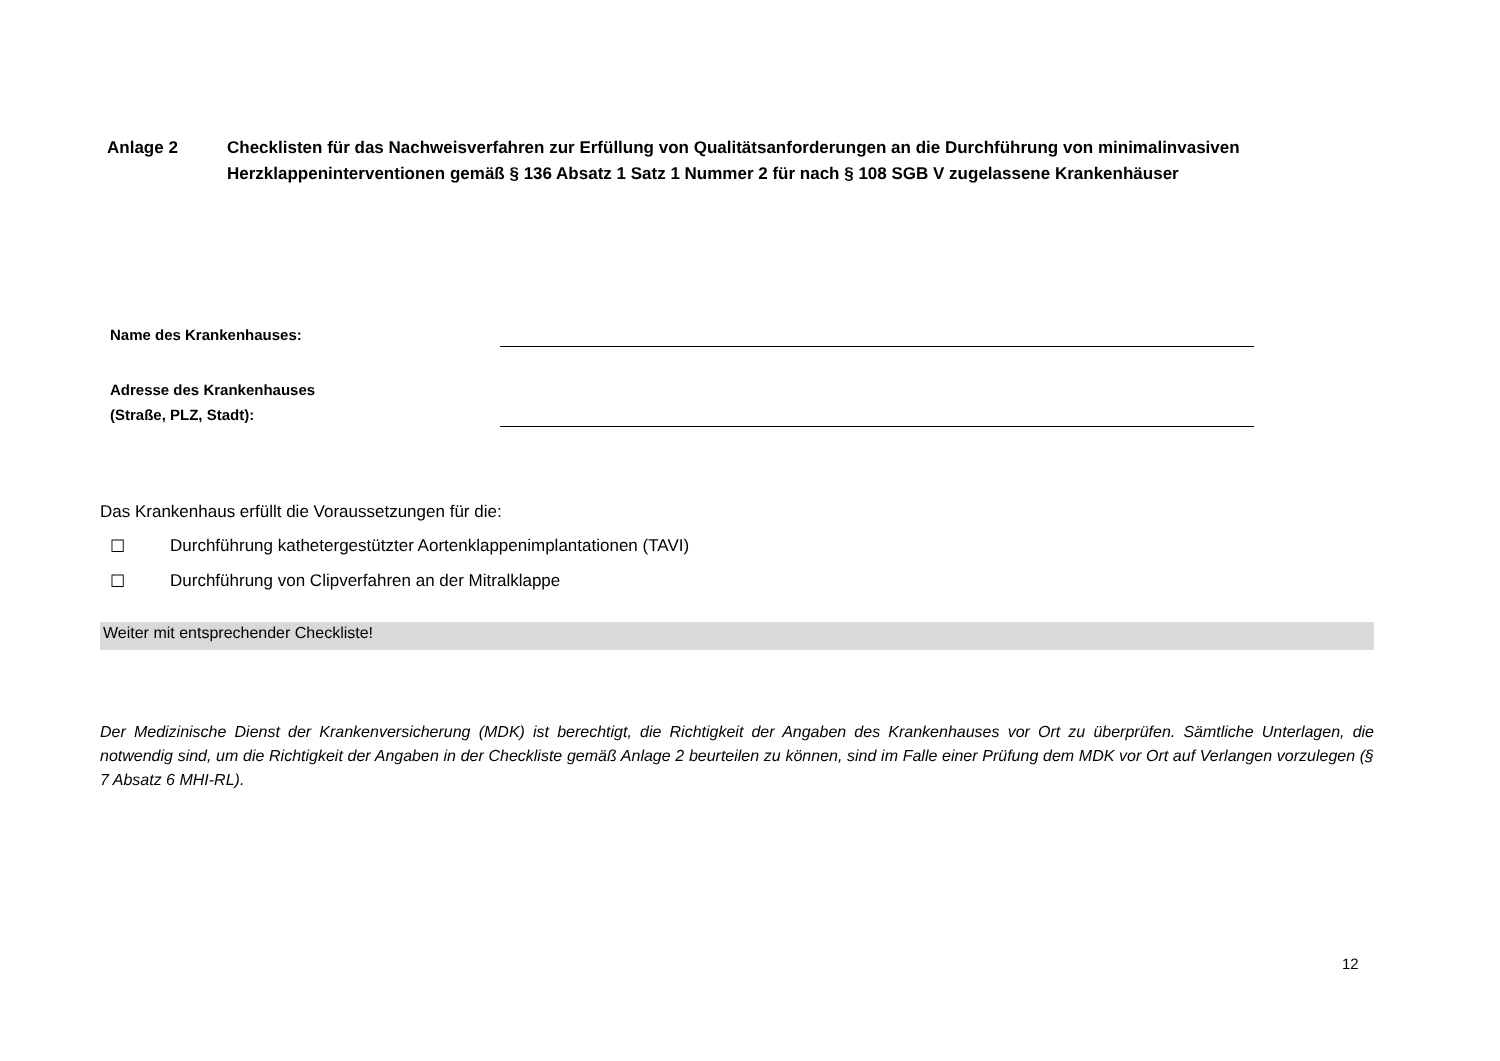Anlage 2 Checklisten für das Nachweisverfahren zur Erfüllung von Qualitätsanforderungen an die Durchführung von minimalinvasiven Herzklappeninterventionen gemäß § 136 Absatz 1 Satz 1 Nummer 2 für nach § 108 SGB V zugelassene Krankenhäuser
Name des Krankenhauses:
Adresse des Krankenhauses
(Straße, PLZ, Stadt):
Das Krankenhaus erfüllt die Voraussetzungen für die:
☐ Durchführung kathetergestützter Aortenklappenimplantationen (TAVI)
☐ Durchführung von Clipverfahren an der Mitralklappe
Weiter mit entsprechender Checkliste!
Der Medizinische Dienst der Krankenversicherung (MDK) ist berechtigt, die Richtigkeit der Angaben des Krankenhauses vor Ort zu überprüfen. Sämtliche Unterlagen, die notwendig sind, um die Richtigkeit der Angaben in der Checkliste gemäß Anlage 2 beurteilen zu können, sind im Falle einer Prüfung dem MDK vor Ort auf Verlangen vorzulegen (§ 7 Absatz 6 MHI-RL).
12